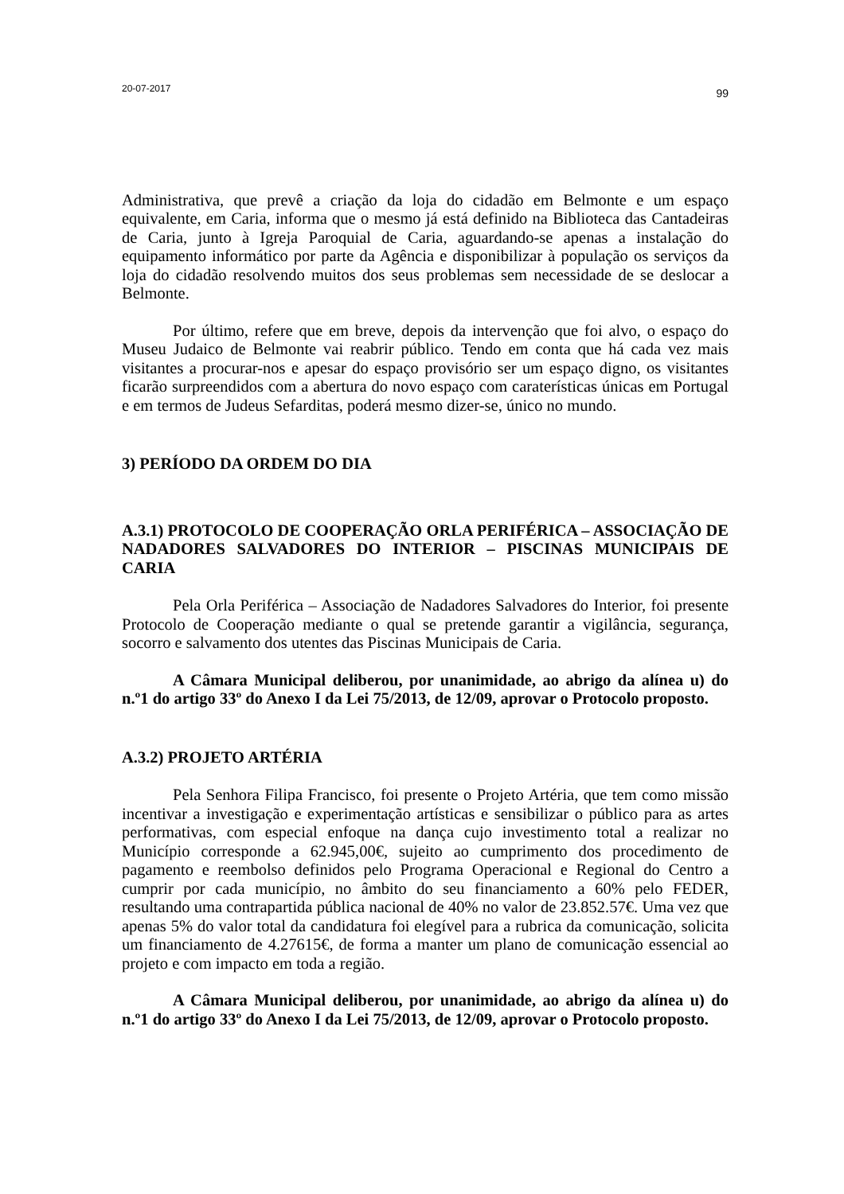20-07-2017 99
Administrativa, que prevê a criação da loja do cidadão em Belmonte e um espaço equivalente, em Caria, informa que o mesmo já está definido na Biblioteca das Cantadeiras de Caria, junto à Igreja Paroquial de Caria, aguardando-se apenas a instalação do equipamento informático por parte da Agência e disponibilizar à população os serviços da loja do cidadão resolvendo muitos dos seus problemas sem necessidade de se deslocar a Belmonte.
Por último, refere que em breve, depois da intervenção que foi alvo, o espaço do Museu Judaico de Belmonte vai reabrir público. Tendo em conta que há cada vez mais visitantes a procurar-nos e apesar do espaço provisório ser um espaço digno, os visitantes ficarão surpreendidos com a abertura do novo espaço com caraterísticas únicas em Portugal e em termos de Judeus Sefarditas, poderá mesmo dizer-se, único no mundo.
3) PERÍODO DA ORDEM DO DIA
A.3.1) PROTOCOLO DE COOPERAÇÃO ORLA PERIFÉRICA – ASSOCIAÇÃO DE NADADORES SALVADORES DO INTERIOR – PISCINAS MUNICIPAIS DE CARIA
Pela Orla Periférica – Associação de Nadadores Salvadores do Interior, foi presente Protocolo de Cooperação mediante o qual se pretende garantir a vigilância, segurança, socorro e salvamento dos utentes das Piscinas Municipais de Caria.
A Câmara Municipal deliberou, por unanimidade, ao abrigo da alínea u) do n.º1 do artigo 33º do Anexo I da Lei 75/2013, de 12/09, aprovar o Protocolo proposto.
A.3.2) PROJETO ARTÉRIA
Pela Senhora Filipa Francisco, foi presente o Projeto Artéria, que tem como missão incentivar a investigação e experimentação artísticas e sensibilizar o público para as artes performativas, com especial enfoque na dança cujo investimento total a realizar no Município corresponde a 62.945,00€, sujeito ao cumprimento dos procedimento de pagamento e reembolso definidos pelo Programa Operacional e Regional do Centro a cumprir por cada município, no âmbito do seu financiamento a 60% pelo FEDER, resultando uma contrapartida pública nacional de 40% no valor de 23.852.57€. Uma vez que apenas 5% do valor total da candidatura foi elegível para a rubrica da comunicação, solicita um financiamento de 4.27615€, de forma a manter um plano de comunicação essencial ao projeto e com impacto em toda a região.
A Câmara Municipal deliberou, por unanimidade, ao abrigo da alínea u) do n.º1 do artigo 33º do Anexo I da Lei 75/2013, de 12/09, aprovar o Protocolo proposto.